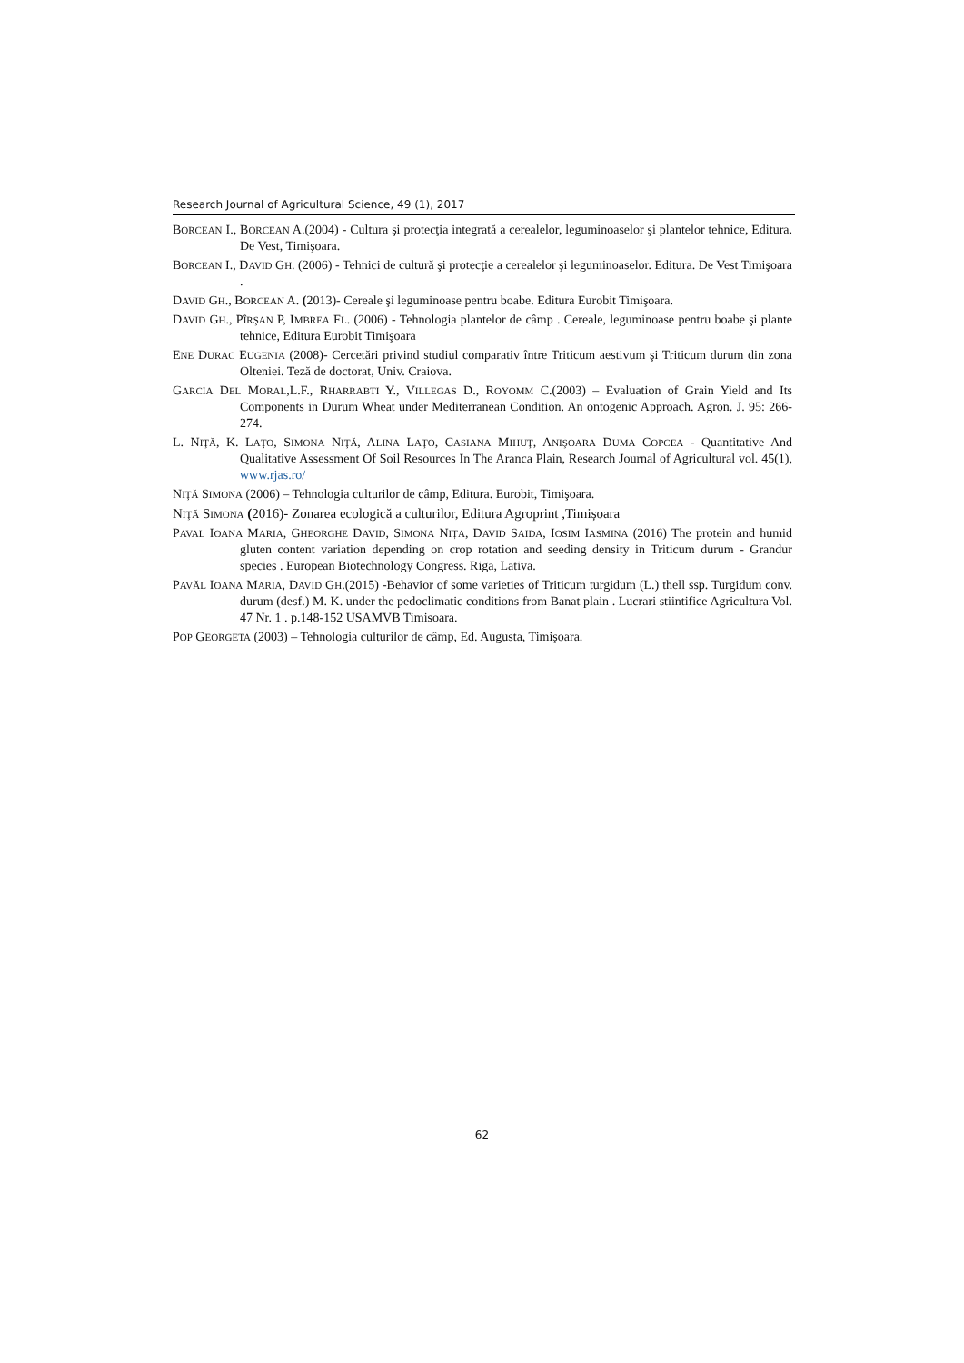Research Journal of Agricultural Science, 49 (1), 2017
BORCEAN I., BORCEAN A.(2004) - Cultura şi protecţia integrată a cerealelor, leguminoaselor şi plantelor tehnice, Editura. De Vest, Timişoara.
BORCEAN I., DAVID GH. (2006) - Tehnici de cultură şi protecţie a cerealelor şi leguminoaselor. Editura. De Vest Timişoara .
DAVID GH., BORCEAN A. (2013)- Cereale şi leguminoase pentru boabe. Editura Eurobit Timişoara.
DAVID GH., PÎRŞAN P, IMBREA FL. (2006) - Tehnologia plantelor de câmp . Cereale, leguminoase pentru boabe şi plante tehnice, Editura Eurobit Timişoara
ENE DURAC EUGENIA (2008)- Cercetări privind studiul comparativ între Triticum aestivum şi Triticum durum din zona Olteniei. Teză de doctorat, Univ. Craiova.
GARCIA DEL MORAL,L.F., RHARRABTI Y., VILLEGAS D., ROYOMM C.(2003) – Evaluation of Grain Yield and Its Components in Durum Wheat under Mediterranean Condition. An ontogenic Approach. Agron. J. 95: 266-274.
L. NIŢĂ, K. LAŢO, SIMONA NIŢĂ, ALINA LAŢO, CASIANA MIHUŢ, ANIŞOARA DUMA COPCEA - Quantitative And Qualitative Assessment Of Soil Resources In The Aranca Plain, Research Journal of Agricultural vol. 45(1), www.rjas.ro/
NIŢĂ SIMONA (2006) – Tehnologia culturilor de câmp, Editura. Eurobit, Timişoara.
NIŢĂ SIMONA (2016)- Zonarea ecologică a culturilor, Editura Agroprint ,Timișoara
PAVAL IOANA MARIA, GHEORGHE DAVID, SIMONA NIȚA, DAVID SAIDA, IOSIM IASMINA (2016) The protein and humid gluten content variation depending on crop rotation and seeding density in Triticum durum - Grandur species . European Biotechnology Congress. Riga, Lativa.
PAVĂL IOANA MARIA, DAVID GH.(2015) -Behavior of some varieties of Triticum turgidum (L.) thell ssp. Turgidum conv. durum (desf.) M. K. under the pedoclimatic conditions from Banat plain . Lucrari stiintifice Agricultura Vol. 47 Nr. 1 . p.148-152 USAMVB Timisoara.
POP GEORGETA (2003) – Tehnologia culturilor de câmp, Ed. Augusta, Timişoara.
62